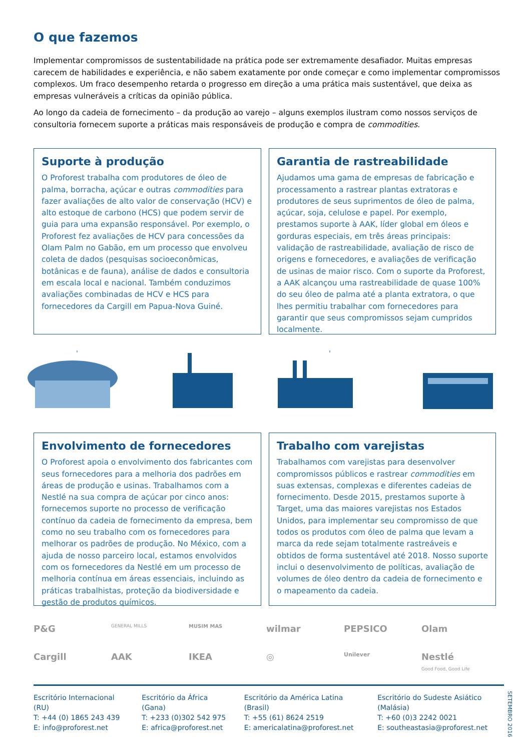O que fazemos
Implementar compromissos de sustentabilidade na prática pode ser extremamente desafiador. Muitas empresas carecem de habilidades e experiência, e não sabem exatamente por onde começar e como implementar compromissos complexos. Um fraco desempenho retarda o progresso em direção a uma prática mais sustentável, que deixa as empresas vulneráveis a críticas da opinião pública.
Ao longo da cadeia de fornecimento – da produção ao varejo – alguns exemplos ilustram como nossos serviços de consultoria fornecem suporte a práticas mais responsáveis de produção e compra de commodities.
Suporte à produção
O Proforest trabalha com produtores de óleo de palma, borracha, açúcar e outras commodities para fazer avaliações de alto valor de conservação (HCV) e alto estoque de carbono (HCS) que podem servir de guia para uma expansão responsável. Por exemplo, o Proforest fez avaliações de HCV para concessões da Olam Palm no Gabão, em um processo que envolveu coleta de dados (pesquisas socioeconômicas, botânicas e de fauna), análise de dados e consultoria em escala local e nacional. Também conduzimos avaliações combinadas de HCV e HCS para fornecedores da Cargill em Papua-Nova Guiné.
Garantia de rastreabilidade
Ajudamos uma gama de empresas de fabricação e processamento a rastrear plantas extratoras e produtores de seus suprimentos de óleo de palma, açúcar, soja, celulose e papel. Por exemplo, prestamos suporte à AAK, líder global em óleos e gorduras especiais, em três áreas principais: validação de rastreabilidade, avaliação de risco de origens e fornecedores, e avaliações de verificação de usinas de maior risco. Com o suporte da Proforest, a AAK alcançou uma rastreabilidade de quase 100% do seu óleo de palma até a planta extratora, o que lhes permitiu trabalhar com fornecedores para garantir que seus compromissos sejam cumpridos localmente.
Envolvimento de fornecedores
O Proforest apoia o envolvimento dos fabricantes com seus fornecedores para a melhoria dos padrões em áreas de produção e usinas. Trabalhamos com a Nestlé na sua compra de açúcar por cinco anos: fornecemos suporte no processo de verificação contínuo da cadeia de fornecimento da empresa, bem como no seu trabalho com os fornecedores para melhorar os padrões de produção. No México, com a ajuda de nosso parceiro local, estamos envolvidos com os fornecedores da Nestlé em um processo de melhoria contínua em áreas essenciais, incluindo as práticas trabalhistas, proteção da biodiversidade e gestão de produtos químicos.
Trabalho com varejistas
Trabalhamos com varejistas para desenvolver compromissos públicos e rastrear commodities em suas extensas, complexas e diferentes cadeias de fornecimento. Desde 2015, prestamos suporte à Target, uma das maiores varejistas nos Estados Unidos, para implementar seu compromisso de que todos os produtos com óleo de palma que levam a marca da rede sejam totalmente rastreáveis e obtidos de forma sustentável até 2018. Nosso suporte inclui o desenvolvimento de políticas, avaliação de volumes de óleo dentro da cadeia de fornecimento e o mapeamento da cadeia.
P&G
GENERAL MILLS
MUSIM MAS
wilmar
PEPSICO
Olam
Cargill
AAK
IKEA
◎
Unilever
Nestlé
Good Food, Good Life
Escritório Internacional (RU)
T: +44 (0) 1865 243 439
E: info@proforest.net
Escritório da África (Gana)
T: +233 (0)302 542 975
E: africa@proforest.net
Escritório da América Latina (Brasil)
T: +55 (61) 8624 2519
E: americalatina@proforest.net
Escritório do Sudeste Asiático (Malásia)
T: +60 (0)3 2242 0021
E: southeastasia@proforest.net
SETEMBRO 2016